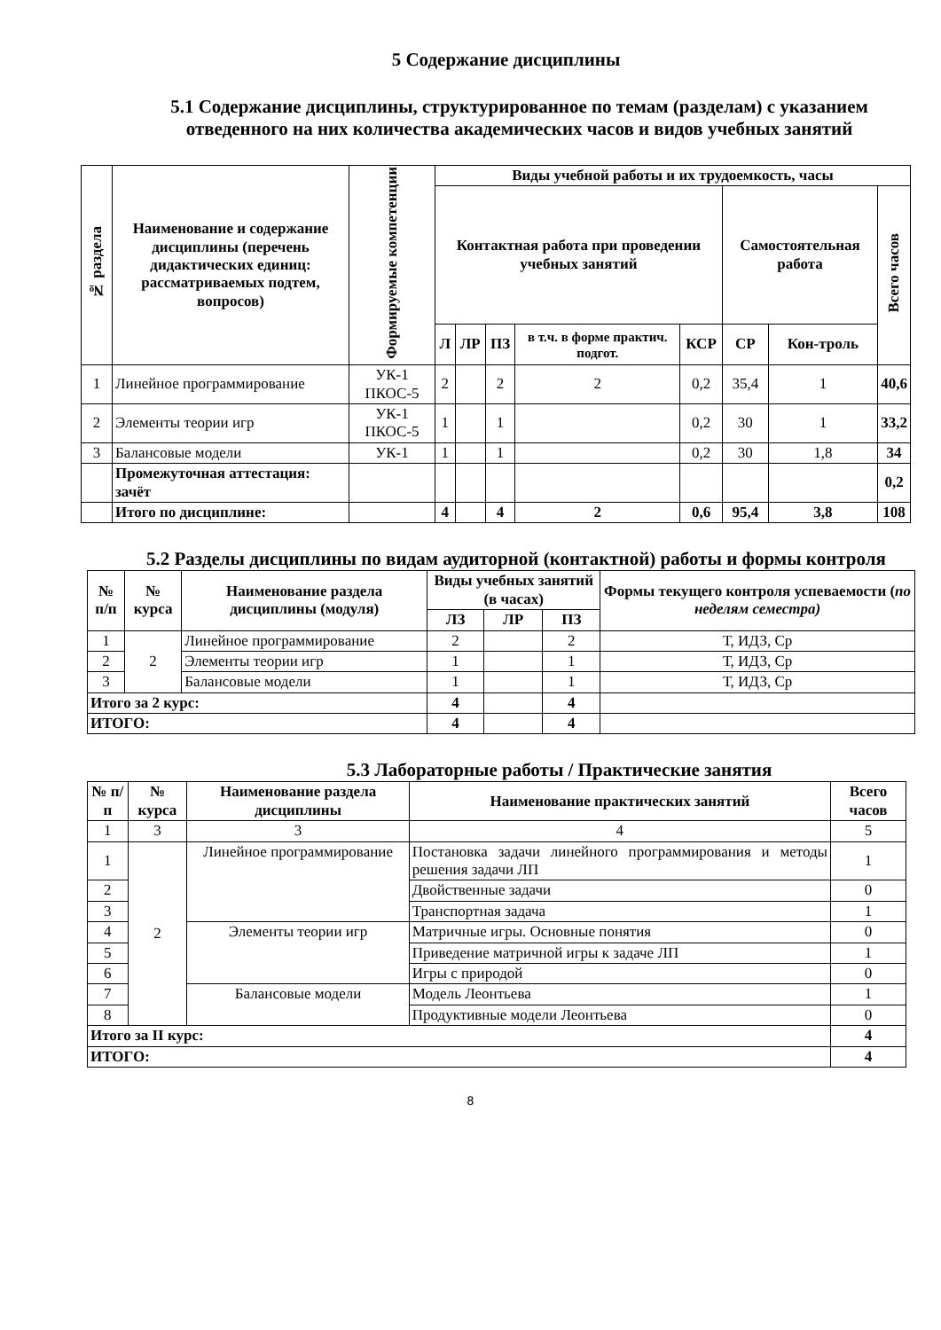5 Содержание дисциплины
5.1 Содержание дисциплины, структурированное по темам (разделам) с указанием отведенного на них количества академических часов и видов учебных занятий
| № раздела | Наименование и содержание дисциплины (перечень дидактических единиц: рассматриваемых подтем, вопросов) | Формируемые компетенции | Виды учебной работы и их трудоемкость, часы | | | | | | | |
| --- | --- | --- | --- | --- | --- | --- | --- | --- | --- | --- |
| | | | Контактная работа при проведении учебных занятий | | | | | Самостоятельная работа | | Всего часов |
| | | | Л | ЛР | ПЗ | в т.ч. в форме практич. подгот. | КСР | СР | Кон-троль | |
| 1 | Линейное программирование | УК-1 ПКОС-5 | 2 | | 2 | 2 | 0,2 | 35,4 | 1 | 40,6 |
| 2 | Элементы теории игр | УК-1 ПКОС-5 | 1 | | 1 | | 0,2 | 30 | 1 | 33,2 |
| 3 | Балансовые модели | УК-1 | 1 | | 1 | | 0,2 | 30 | 1,8 | 34 |
| | Промежуточная аттестация: зачёт | | | | | | | | | 0,2 |
| | Итого по дисциплине: | | 4 | | 4 | 2 | 0,6 | 95,4 | 3,8 | 108 |
5.2 Разделы дисциплины по видам аудиторной (контактной) работы и формы контроля
| № п/п | № курса | Наименование раздела дисциплины (модуля) | Виды учебных занятий (в часах) | | | Формы текущего контроля успеваемости ( по неделям семестра) |
| --- | --- | --- | --- | --- | --- | --- |
| | | | ЛЗ | ЛР | ПЗ | |
| 1 | 2 | Линейное программирование | 2 | | 2 | Т, ИДЗ, Ср |
| 2 | | Элементы теории игр | 1 | | 1 | Т, ИДЗ, Ср |
| 3 | | Балансовые модели | 1 | | 1 | Т, ИДЗ, Ср |
| Итого за 2 курс: | | | 4 | | 4 | |
| ИТОГО: | | | 4 | | 4 | |
5.3 Лабораторные работы / Практические занятия
| № п/п | № курса | Наименование раздела дисциплины | Наименование практических занятий | Всего часов |
| --- | --- | --- | --- | --- |
| 1 | 3 | 3 | 4 | 5 |
| 1 | 2 | Линейное программирование | Постановка задачи линейного программирования и методы решения задачи ЛП | 1 |
| 2 | | | Двойственные задачи | 0 |
| 3 | | | Транспортная задача | 1 |
| 4 | | Элементы теории игр | Матричные игры. Основные понятия | 0 |
| 5 | | | Приведение матричной игры к задаче ЛП | 1 |
| 6 | | | Игры с природой | 0 |
| 7 | | Балансовые модели | Модель Леонтьева | 1 |
| 8 | | | Продуктивные модели Леонтьева | 0 |
| Итого за II курс: | | | | 4 |
| ИТОГО: | | | | 4 |
8